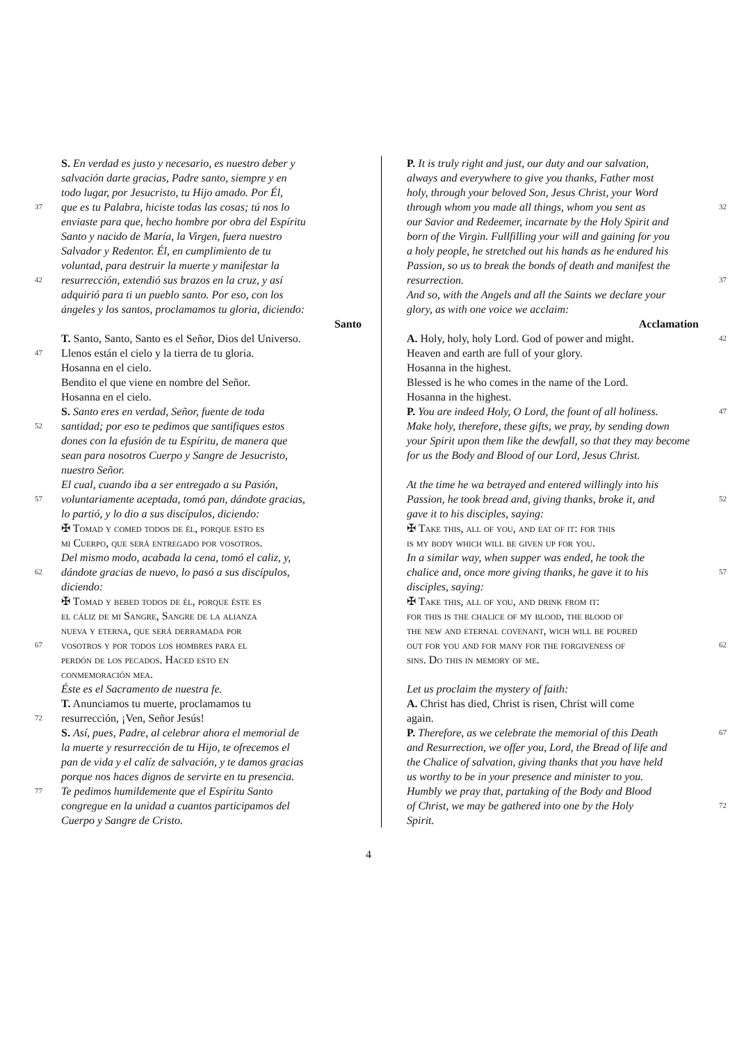S. En verdad es justo y necesario, es nuestro deber y
salvación darte gracias, Padre santo, siempre y en
todo lugar, por Jesucristo, tu Hijo amado. Por Él,
37 que es tu Palabra, hiciste todas las cosas; tú nos lo
enviaste para que, hecho hombre por obra del Espíritu
Santo y nacido de María, la Virgen, fuera nuestro
Salvador y Redentor. Él, en cumplimiento de tu
voluntad, para destruir la muerte y manifestar la
42 resurrección, extendió sus brazos en la cruz, y así
adquirió para ti un pueblo santo. Por eso, con los
ángeles y los santos, proclamamos tu gloria, diciendo:
Santo
T. Santo, Santo, Santo es el Señor, Dios del Universo.
47 Llenos están el cielo y la tierra de tu gloria.
Hosanna en el cielo.
Bendito el que viene en nombre del Señor.
Hosanna en el cielo.
S. Santo eres en verdad, Señor, fuente de toda
52 santidad; por eso te pedimos que santifiques estos
dones con la efusión de tu Espíritu, de manera que
sean para nosotros Cuerpo y Sangre de Jesucristo,
nuestro Señor.
El cual, cuando iba a ser entregado a su Pasión,
57 voluntariamente aceptada, tomó pan, dándote gracias,
lo partió, y lo dio a sus discípulos, diciendo:
✠ Tomad y comed todos de él, porque esto es
mi Cuerpo, que será entregado por vosotros.
Del mismo modo, acabada la cena, tomó el caliz, y,
62 dándote gracias de nuevo, lo pasó a sus discípulos,
diciendo:
✠ Tomad y bebed todos de él, porque éste es
el cáliz de mi Sangre, Sangre de la alianza
nueva y eterna, que será derramada por
67 vosotros y por todos los hombres para el
perdón de los pecados. Haced esto en
conmemoración mea.
Éste es el Sacramento de nuestra fe.
T. Anunciamos tu muerte, proclamamos tu
72 resurrección, ¡Ven, Señor Jesús!
S. Así, pues, Padre, al celebrar ahora el memorial de
la muerte y resurrección de tu Hijo, te ofrecemos el
pan de vida y el calíz de salvación, y te damos gracias
porque nos haces dignos de servirte en tu presencia.
77 Te pedimos humildemente que el Espíritu Santo
congregue en la unidad a cuantos participamos del
Cuerpo y Sangre de Cristo.
P. It is truly right and just, our duty and our salvation,
always and everywhere to give you thanks, Father most
holy, through your beloved Son, Jesus Christ, your Word
through whom you made all things, whom you sent as 32
our Savior and Redeemer, incarnate by the Holy Spirit and
born of the Virgin. Fullfilling your will and gaining for you
a holy people, he stretched out his hands as he endured his
Passion, so us to break the bonds of death and manifest the
resurrection. 37
And so, with the Angels and all the Saints we declare your
glory, as with one voice we acclaim:
Acclamation
A. Holy, holy, holy Lord. God of power and might. 42
Heaven and earth are full of your glory.
Hosanna in the highest.
Blessed is he who comes in the name of the Lord.
Hosanna in the highest.
P. You are indeed Holy, O Lord, the fount of all holiness. 47
Make holy, therefore, these gifts, we pray, by sending down
your Spirit upon them like the dewfall, so that they may become
for us the Body and Blood of our Lord, Jesus Christ.
At the time he wa betrayed and entered willingly into his
Passion, he took bread and, giving thanks, broke it, and 52
gave it to his disciples, saying:
✠ Take this, all of you, and eat of it: for this
is my body which will be given up for you.
In a similar way, when supper was ended, he took the
chalice and, once more giving thanks, he gave it to his 57
disciples, saying:
✠ Take this, all of you, and drink from it:
for this is the chalice of my blood, the blood of
the new and eternal covenant, wich will be poured
out for you and for many for the forgiveness of 62
sins. Do this in memory of me.
Let us proclaim the mystery of faith:
A. Christ has died, Christ is risen, Christ will come
again.
P. Therefore, as we celebrate the memorial of this Death 67
and Resurrection, we offer you, Lord, the Bread of life and
the Chalice of salvation, giving thanks that you have held
us worthy to be in your presence and minister to you.
Humbly we pray that, partaking of the Body and Blood
of Christ, we may be gathered into one by the Holy 72
Spirit.
4